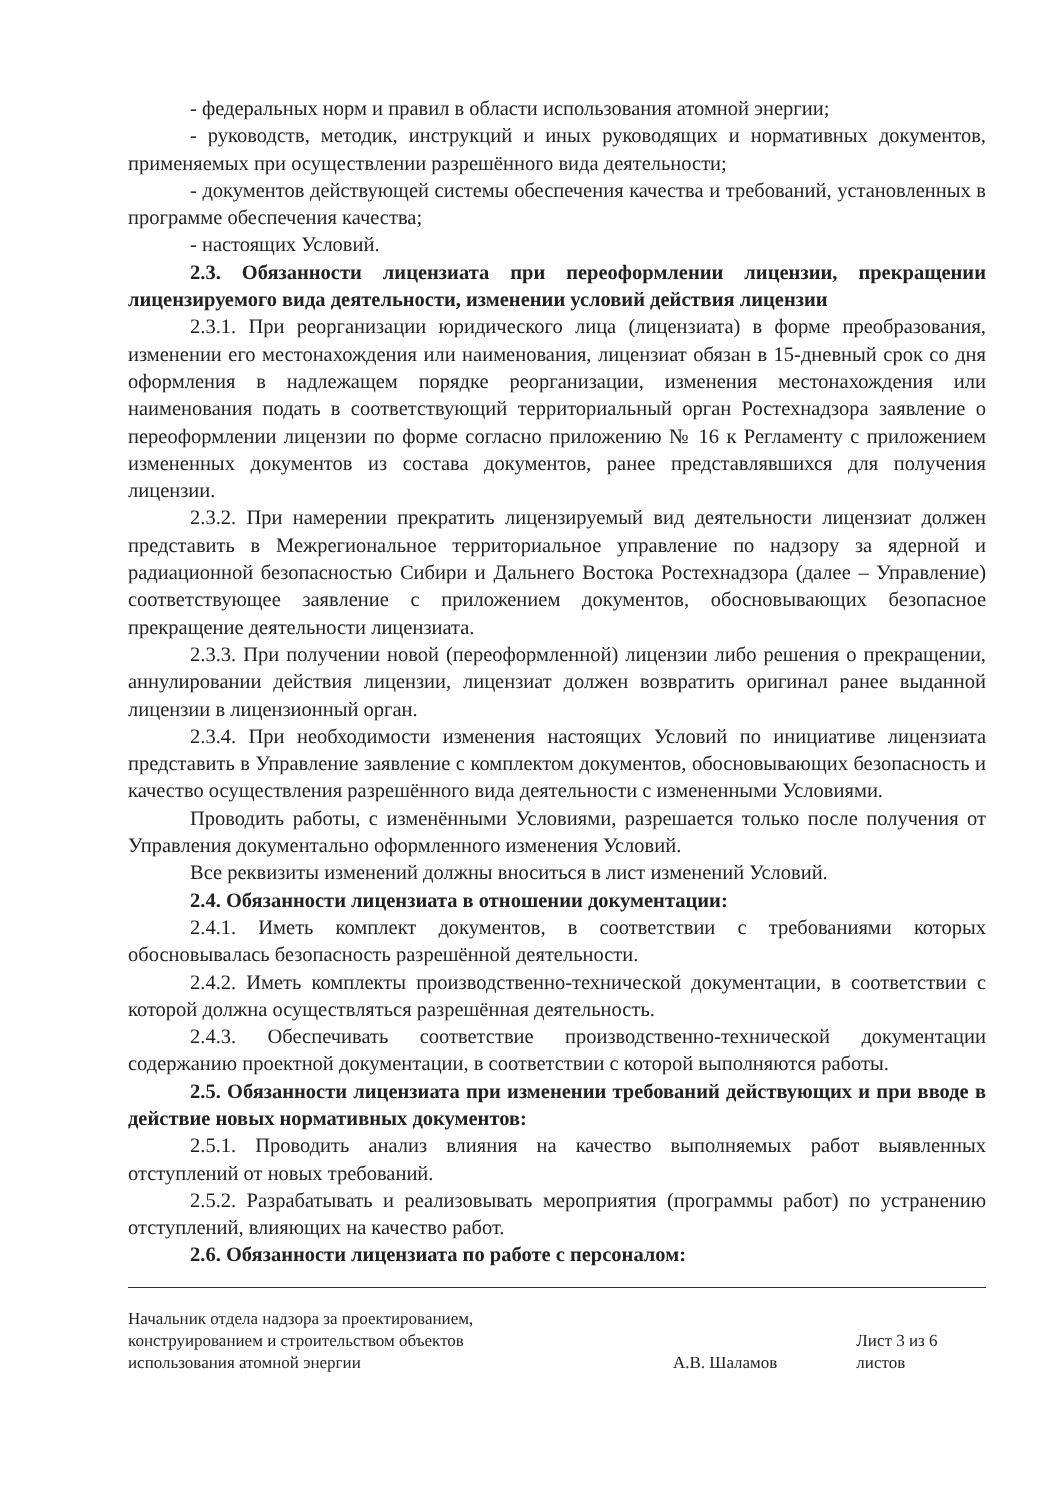- федеральных норм и правил в области использования атомной энергии;
- руководств, методик, инструкций и иных руководящих и нормативных документов, применяемых при осуществлении разрешённого вида деятельности;
- документов действующей системы обеспечения качества и требований, установленных в программе обеспечения качества;
- настоящих Условий.
2.3. Обязанности лицензиата при переоформлении лицензии, прекращении лицензируемого вида деятельности, изменении условий действия лицензии
2.3.1. При реорганизации юридического лица (лицензиата) в форме преобразования, изменении его местонахождения или наименования, лицензиат обязан в 15-дневный срок со дня оформления в надлежащем порядке реорганизации, изменения местонахождения или наименования подать в соответствующий территориальный орган Ростехнадзора заявление о переоформлении лицензии по форме согласно приложению № 16 к Регламенту с приложением измененных документов из состава документов, ранее представлявшихся для получения лицензии.
2.3.2. При намерении прекратить лицензируемый вид деятельности лицензиат должен представить в Межрегиональное территориальное управление по надзору за ядерной и радиационной безопасностью Сибири и Дальнего Востока Ростехнадзора (далее – Управление) соответствующее заявление с приложением документов, обосновывающих безопасное прекращение деятельности лицензиата.
2.3.3. При получении новой (переоформленной) лицензии либо решения о прекращении, аннулировании действия лицензии, лицензиат должен возвратить оригинал ранее выданной лицензии в лицензионный орган.
2.3.4. При необходимости изменения настоящих Условий по инициативе лицензиата представить в Управление заявление с комплектом документов, обосновывающих безопасность и качество осуществления разрешённого вида деятельности с измененными Условиями.
Проводить работы, с изменёнными Условиями, разрешается только после получения от Управления документально оформленного изменения Условий.
Все реквизиты изменений должны вноситься в лист изменений Условий.
2.4. Обязанности лицензиата в отношении документации:
2.4.1. Иметь комплект документов, в соответствии с требованиями которых обосновывалась безопасность разрешённой деятельности.
2.4.2. Иметь комплекты производственно-технической документации, в соответствии с которой должна осуществляться разрешённая деятельность.
2.4.3. Обеспечивать соответствие производственно-технической документации содержанию проектной документации, в соответствии с которой выполняются работы.
2.5. Обязанности лицензиата при изменении требований действующих и при вводе в действие новых нормативных документов:
2.5.1. Проводить анализ влияния на качество выполняемых работ выявленных отступлений от новых требований.
2.5.2. Разрабатывать и реализовывать мероприятия (программы работ) по устранению отступлений, влияющих на качество работ.
2.6. Обязанности лицензиата по работе с персоналом:
Начальник отдела надзора за проектированием, конструированием и строительством объектов использования атомной энергии
А.В. Шаламов
Лист 3 из 6 листов